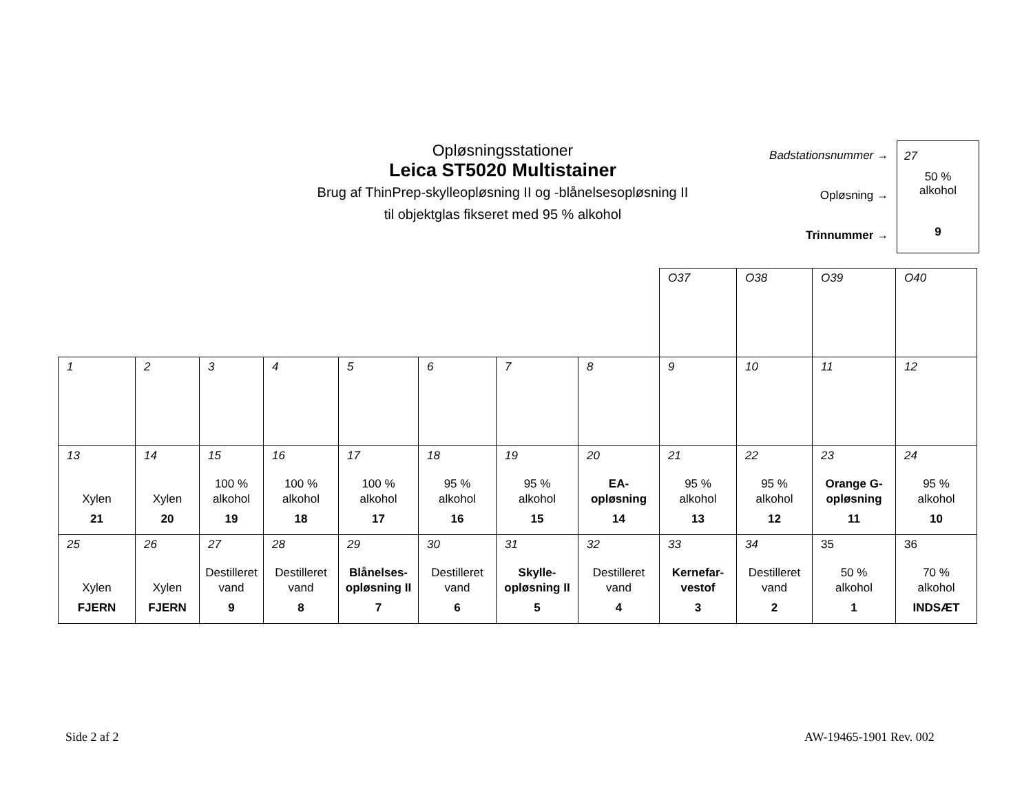Opløsningsstationer
Leica ST5020 Multistainer
Brug af ThinPrep-skylleopløsning II og -blånelsesopløsning II
til objektglas fikseret med 95 % alkohol
Badstationsnummer →
Opløsning →
Trinnummer →
27
50 %
alkohol
9
| | | | | | | | | O37 | O38 | O39 | O40 |
| 1 | 2 | 3 | 4 | 5 | 6 | 7 | 8 | 9 | 10 | 11 | 12 |
| 13 Xylen 21 | 14 Xylen 20 | 15 100 % alkohol 19 | 16 100 % alkohol 18 | 17 100 % alkohol 17 | 18 95 % alkohol 16 | 19 95 % alkohol 15 | 20 EA- opløsning 14 | 21 95 % alkohol 13 | 22 95 % alkohol 12 | 23 Orange G- opløsning 11 | 24 95 % alkohol 10 |
| 25 Xylen FJERN | 26 Xylen FJERN | 27 Destilleret vand 9 | 28 Destilleret vand 8 | 29 Blånelses- opløsning II 7 | 30 Destilleret vand 6 | 31 Skylle- opløsning II 5 | 32 Destilleret vand 4 | 33 Kernefar- vestof 3 | 34 Destilleret vand 2 | 35 50 % alkohol 1 | 36 70 % alkohol INDSÆT |
Side 2 af 2 AW-19465-1901 Rev. 002